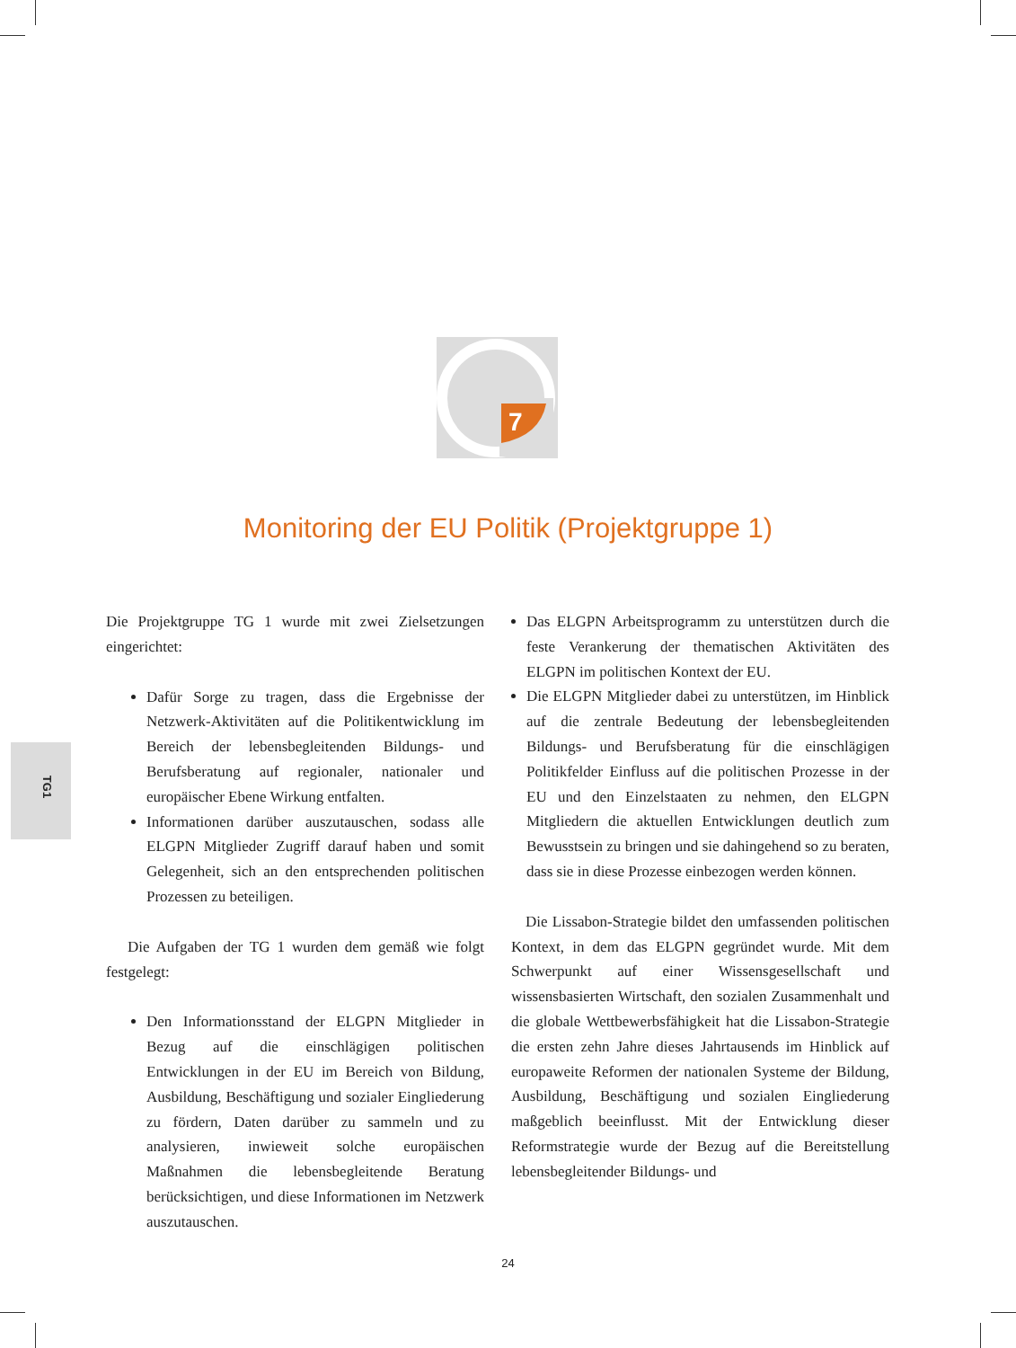7
Monitoring der EU Politik (Projektgruppe 1)
TG1
Die Projektgruppe TG 1 wurde mit zwei Zielsetzungen eingerichtet:
Dafür Sorge zu tragen, dass die Ergebnisse der Netzwerk-Aktivitäten auf die Politikentwicklung im Bereich der lebensbegleitenden Bildungs- und Berufsberatung auf regionaler, nationaler und europäischer Ebene Wirkung entfalten.
Informationen darüber auszutauschen, sodass alle ELGPN Mitglieder Zugriff darauf haben und somit Gelegenheit, sich an den entsprechenden politischen Prozessen zu beteiligen.
Die Aufgaben der TG 1 wurden dem gemäß wie folgt festgelegt:
Den Informationsstand der ELGPN Mitglieder in Bezug auf die einschlägigen politischen Entwicklungen in der EU im Bereich von Bildung, Ausbildung, Beschäftigung und sozialer Eingliederung zu fördern, Daten darüber zu sammeln und zu analysieren, inwieweit solche europäischen Maßnahmen die lebensbegleitende Beratung berücksichtigen, und diese Informationen im Netzwerk auszutauschen.
Das ELGPN Arbeitsprogramm zu unterstützen durch die feste Verankerung der thematischen Aktivitäten des ELGPN im politischen Kontext der EU.
Die ELGPN Mitglieder dabei zu unterstützen, im Hinblick auf die zentrale Bedeutung der lebensbegleitenden Bildungs- und Berufsberatung für die einschlägigen Politikfelder Einfluss auf die politischen Prozesse in der EU und den Einzelstaaten zu nehmen, den ELGPN Mitgliedern die aktuellen Entwicklungen deutlich zum Bewusstsein zu bringen und sie dahingehend so zu beraten, dass sie in diese Prozesse einbezogen werden können.
Die Lissabon-Strategie bildet den umfassenden politischen Kontext, in dem das ELGPN gegründet wurde. Mit dem Schwerpunkt auf einer Wissensgesellschaft und wissensbasierten Wirtschaft, den sozialen Zusammenhalt und die globale Wettbewerbsfähigkeit hat die Lissabon-Strategie die ersten zehn Jahre dieses Jahrtausends im Hinblick auf europaweite Reformen der nationalen Systeme der Bildung, Ausbildung, Beschäftigung und sozialen Eingliederung maßgeblich beeinflusst. Mit der Entwicklung dieser Reformstrategie wurde der Bezug auf die Bereitstellung lebensbegleitender Bildungs- und
24